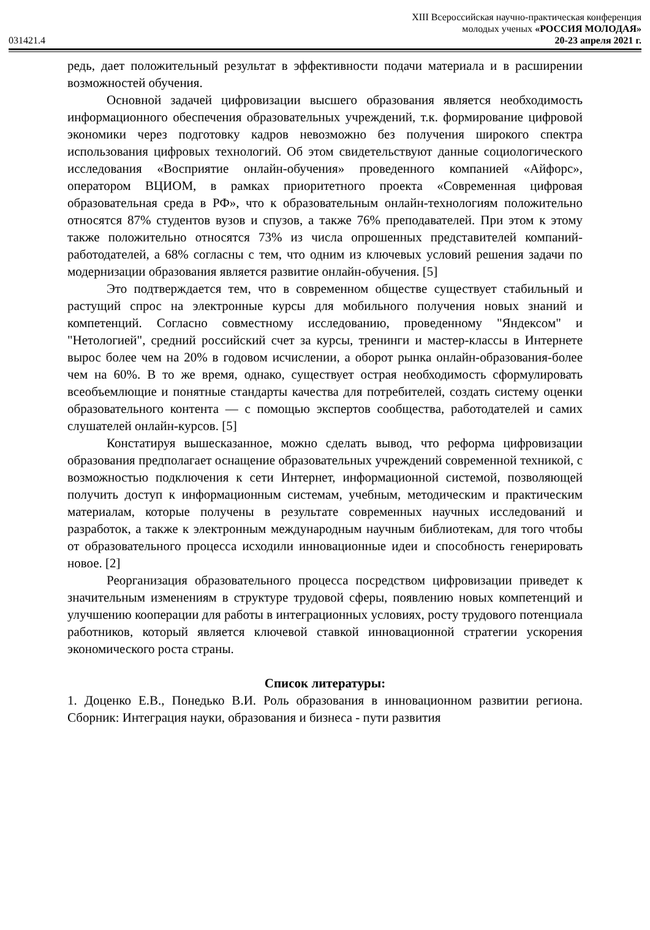XIII Всероссийская научно-практическая конференция
молодых ученых «РОССИЯ МОЛОДАЯ»
031421.4 20-23 апреля 2021 г.
редь, дает положительный результат в эффективности подачи материала и в расширении возможностей обучения.
Основной задачей цифровизации высшего образования является необходимость информационного обеспечения образовательных учреждений, т.к. формирование цифровой экономики через подготовку кадров невозможно без получения широкого спектра использования цифровых технологий. Об этом свидетельствуют данные социологического исследования «Восприятие онлайн-обучения» проведенного компанией «Айфорс», оператором ВЦИОМ, в рамках приоритетного проекта «Современная цифровая образовательная среда в РФ», что к образовательным онлайн-технологиям положительно относятся 87% студентов вузов и спузов, а также 76% преподавателей. При этом к этому также положительно относятся 73% из числа опрошенных представителей компаний-работодателей, а 68% согласны с тем, что одним из ключевых условий решения задачи по модернизации образования является развитие онлайн-обучения. [5]
Это подтверждается тем, что в современном обществе существует стабильный и растущий спрос на электронные курсы для мобильного получения новых знаний и компетенций. Согласно совместному исследованию, проведенному "Яндексом" и "Нетологией", средний российский счет за курсы, тренинги и мастер-классы в Интернете вырос более чем на 20% в годовом исчислении, а оборот рынка онлайн-образования-более чем на 60%. В то же время, однако, существует острая необходимость сформулировать всеобъемлющие и понятные стандарты качества для потребителей, создать систему оценки образовательного контента — с помощью экспертов сообщества, работодателей и самих слушателей онлайн-курсов. [5]
Констатируя вышесказанное, можно сделать вывод, что реформа цифровизации образования предполагает оснащение образовательных учреждений современной техникой, с возможностью подключения к сети Интернет, информационной системой, позволяющей получить доступ к информационным системам, учебным, методическим и практическим материалам, которые получены в результате современных научных исследований и разработок, а также к электронным международным научным библиотекам, для того чтобы от образовательного процесса исходили инновационные идеи и способность генерировать новое. [2]
Реорганизация образовательного процесса посредством цифровизации приведет к значительным изменениям в структуре трудовой сферы, появлению новых компетенций и улучшению кооперации для работы в интеграционных условиях, росту трудового потенциала работников, который является ключевой ставкой инновационной стратегии ускорения экономического роста страны.
Список литературы:
1. Доценко Е.В., Понедько В.И. Роль образования в инновационном развитии региона. Сборник: Интеграция науки, образования и бизнеса - пути развития